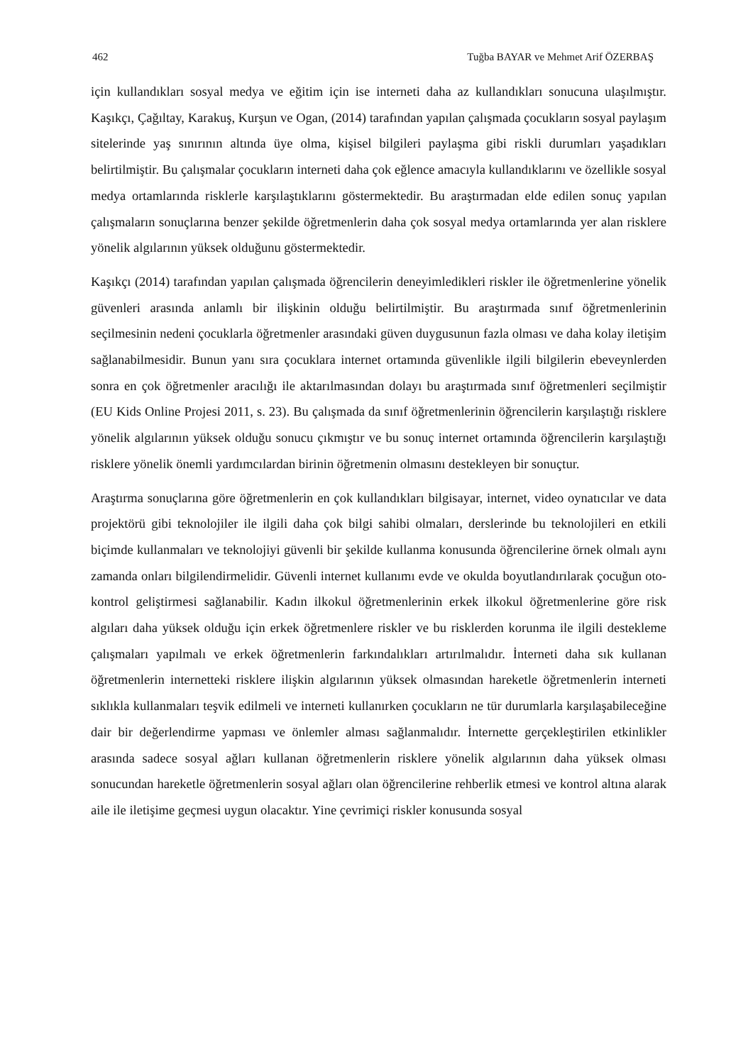462 Tuğba BAYAR ve Mehmet Arif ÖZERBAŞ
için kullandıkları sosyal medya ve eğitim için ise interneti daha az kullandıkları sonucuna ulaşılmıştır. Kaşıkçı, Çağıltay, Karakuş, Kurşun ve Ogan, (2014) tarafından yapılan çalışmada çocukların sosyal paylaşım sitelerinde yaş sınırının altında üye olma, kişisel bilgileri paylaşma gibi riskli durumları yaşadıkları belirtilmiştir. Bu çalışmalar çocukların interneti daha çok eğlence amacıyla kullandıklarını ve özellikle sosyal medya ortamlarında risklerle karşılaştıklarını göstermektedir. Bu araştırmadan elde edilen sonuç yapılan çalışmaların sonuçlarına benzer şekilde öğretmenlerin daha çok sosyal medya ortamlarında yer alan risklere yönelik algılarının yüksek olduğunu göstermektedir.
Kaşıkçı (2014) tarafından yapılan çalışmada öğrencilerin deneyimledikleri riskler ile öğretmenlerine yönelik güvenleri arasında anlamlı bir ilişkinin olduğu belirtilmiştir. Bu araştırmada sınıf öğretmenlerinin seçilmesinin nedeni çocuklarla öğretmenler arasındaki güven duygusunun fazla olması ve daha kolay iletişim sağlanabilmesidir. Bunun yanı sıra çocuklara internet ortamında güvenlikle ilgili bilgilerin ebeveynlerden sonra en çok öğretmenler aracılığı ile aktarılmasından dolayı bu araştırmada sınıf öğretmenleri seçilmiştir (EU Kids Online Projesi 2011, s. 23). Bu çalışmada da sınıf öğretmenlerinin öğrencilerin karşılaştığı risklere yönelik algılarının yüksek olduğu sonucu çıkmıştır ve bu sonuç internet ortamında öğrencilerin karşılaştığı risklere yönelik önemli yardımcılardan birinin öğretmenin olmasını destekleyen bir sonuçtur.
Araştırma sonuçlarına göre öğretmenlerin en çok kullandıkları bilgisayar, internet, video oynatıcılar ve data projektörü gibi teknolojiler ile ilgili daha çok bilgi sahibi olmaları, derslerinde bu teknolojileri en etkili biçimde kullanmaları ve teknolojiyi güvenli bir şekilde kullanma konusunda öğrencilerine örnek olmalı aynı zamanda onları bilgilendirmelidir. Güvenli internet kullanımı evde ve okulda boyutlandırılarak çocuğun oto-kontrol geliştirmesi sağlanabilir. Kadın ilkokul öğretmenlerinin erkek ilkokul öğretmenlerine göre risk algıları daha yüksek olduğu için erkek öğretmenlere riskler ve bu risklerden korunma ile ilgili destekleme çalışmaları yapılmalı ve erkek öğretmenlerin farkındalıkları artırılmalıdır. İnterneti daha sık kullanan öğretmenlerin internetteki risklere ilişkin algılarının yüksek olmasından hareketle öğretmenlerin interneti sıklıkla kullanmaları teşvik edilmeli ve interneti kullanırken çocukların ne tür durumlarla karşılaşabileceğine dair bir değerlendirme yapması ve önlemler alması sağlanmalıdır. İnternette gerçekleştirilen etkinlikler arasında sadece sosyal ağları kullanan öğretmenlerin risklere yönelik algılarının daha yüksek olması sonucundan hareketle öğretmenlerin sosyal ağları olan öğrencilerine rehberlik etmesi ve kontrol altına alarak aile ile iletişime geçmesi uygun olacaktır. Yine çevrimiçi riskler konusunda sosyal